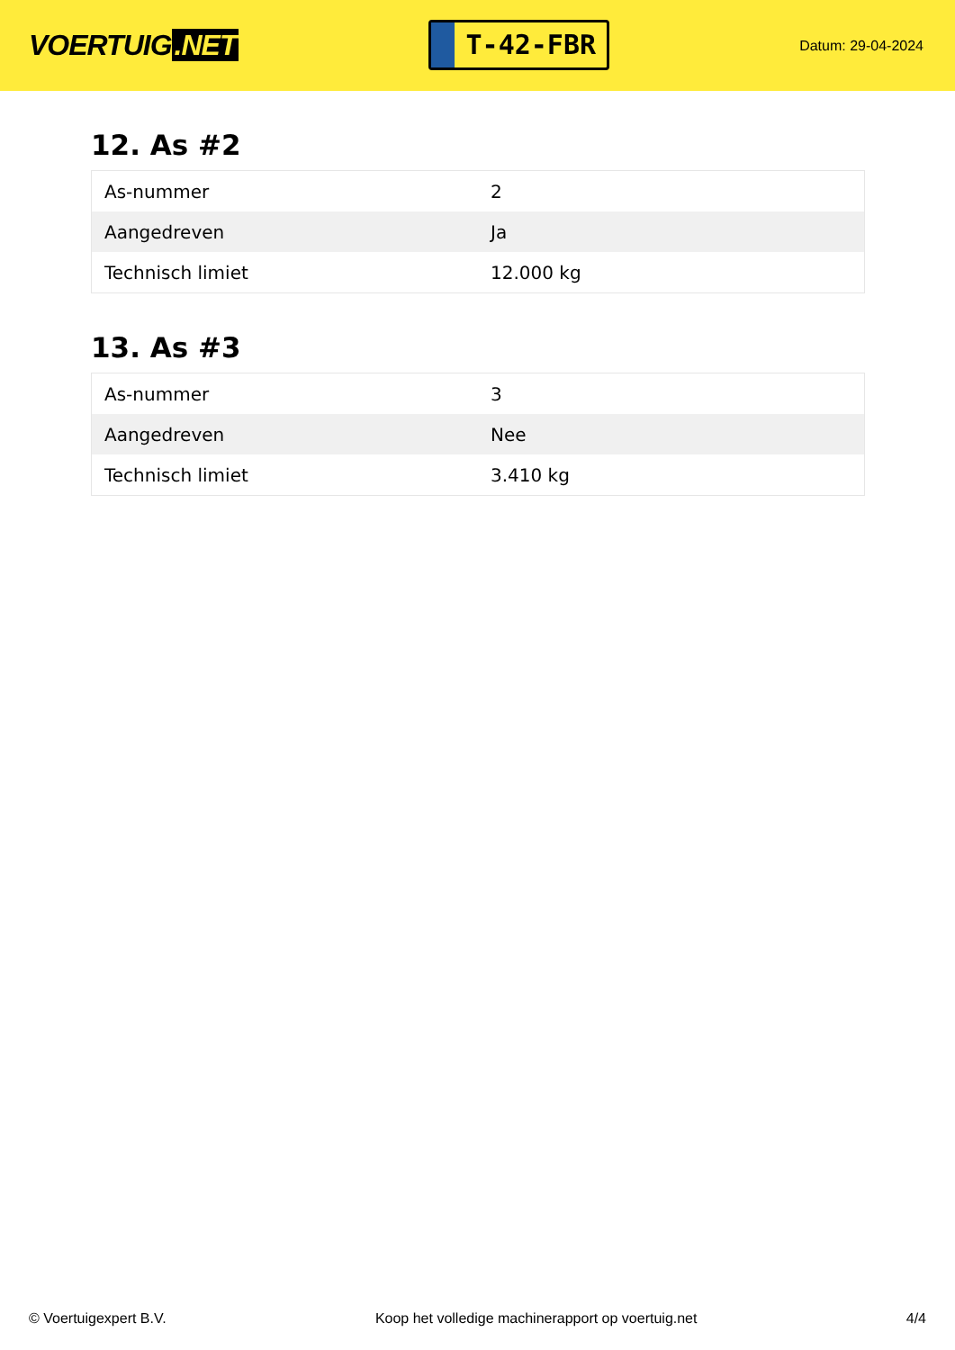VOERTUIG.NET
T-42-FBR
Datum: 29-04-2024
12. As #2
| As-nummer | 2 |
| Aangedreven | Ja |
| Technisch limiet | 12.000 kg |
13. As #3
| As-nummer | 3 |
| Aangedreven | Nee |
| Technisch limiet | 3.410 kg |
© Voertuigexpert B.V. Koop het volledige machinerapport op voertuig.net 4/4